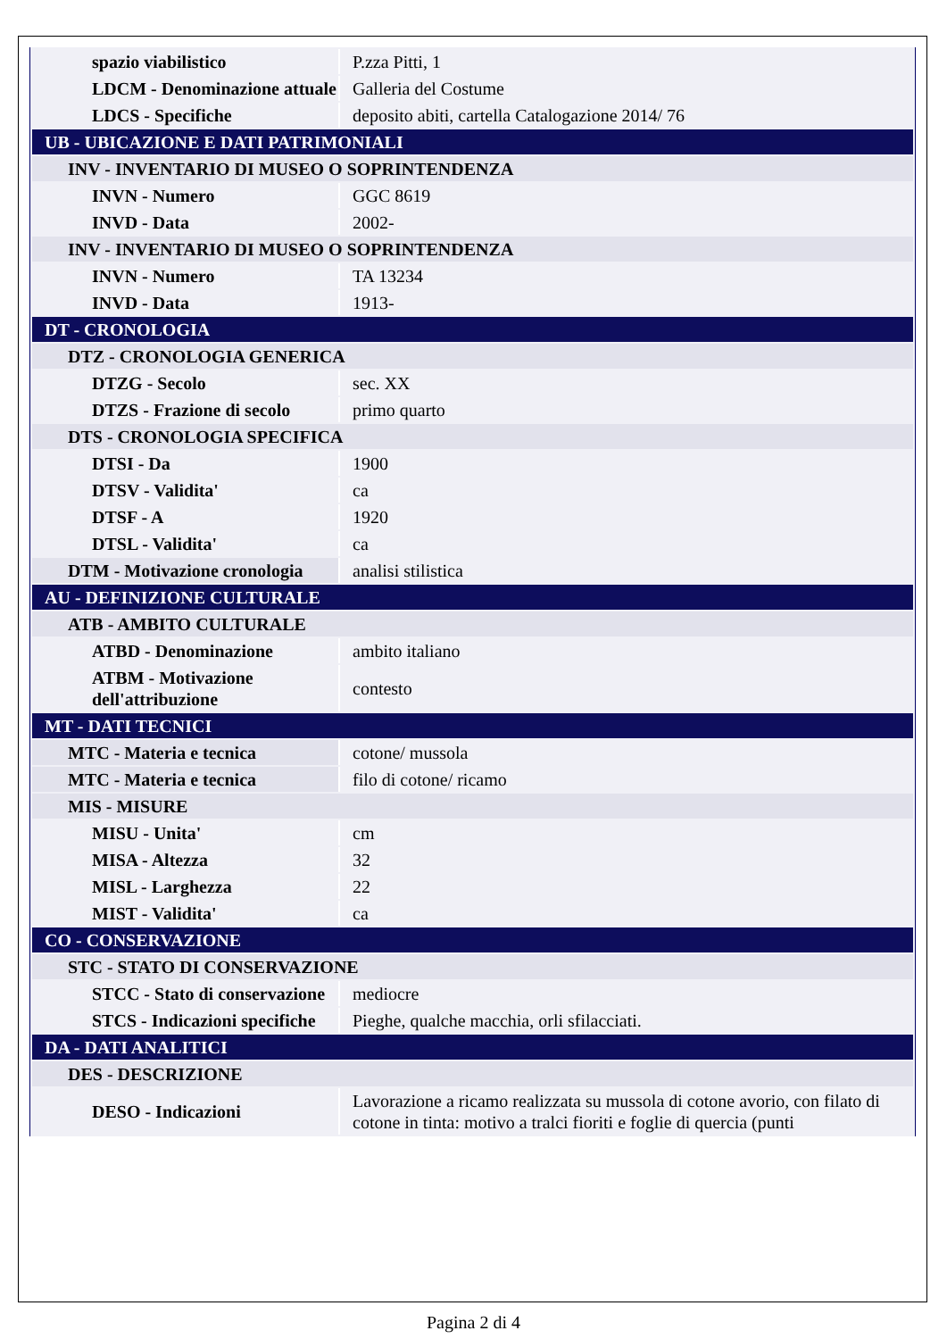| spazio viabilistico | P.zza Pitti, 1 |
| LDCM - Denominazione attuale | Galleria del Costume |
| LDCS - Specifiche | deposito abiti, cartella Catalogazione 2014/ 76 |
| UB - UBICAZIONE E DATI PATRIMONIALI | |
| INV - INVENTARIO DI MUSEO O SOPRINTENDENZA | |
| INVN - Numero | GGC 8619 |
| INVD - Data | 2002- |
| INV - INVENTARIO DI MUSEO O SOPRINTENDENZA | |
| INVN - Numero | TA 13234 |
| INVD - Data | 1913- |
| DT - CRONOLOGIA | |
| DTZ - CRONOLOGIA GENERICA | |
| DTZG - Secolo | sec. XX |
| DTZS - Frazione di secolo | primo quarto |
| DTS - CRONOLOGIA SPECIFICA | |
| DTSI - Da | 1900 |
| DTSV - Validita' | ca |
| DTSF - A | 1920 |
| DTSL - Validita' | ca |
| DTM - Motivazione cronologia | analisi stilistica |
| AU - DEFINIZIONE CULTURALE | |
| ATB - AMBITO CULTURALE | |
| ATBD - Denominazione | ambito italiano |
| ATBM - Motivazione dell'attribuzione | contesto |
| MT - DATI TECNICI | |
| MTC - Materia e tecnica | cotone/ mussola |
| MTC - Materia e tecnica | filo di cotone/ ricamo |
| MIS - MISURE | |
| MISU - Unita' | cm |
| MISA - Altezza | 32 |
| MISL - Larghezza | 22 |
| MIST - Validita' | ca |
| CO - CONSERVAZIONE | |
| STC - STATO DI CONSERVAZIONE | |
| STCC - Stato di conservazione | mediocre |
| STCS - Indicazioni specifiche | Pieghe, qualche macchia, orli sfilacciati. |
| DA - DATI ANALITICI | |
| DES - DESCRIZIONE | |
| DESO - Indicazioni | Lavorazione a ricamo realizzata su mussola di cotone avorio, con filato di cotone in tinta: motivo a tralci fioriti e foglie di quercia (punti |
Pagina 2 di 4